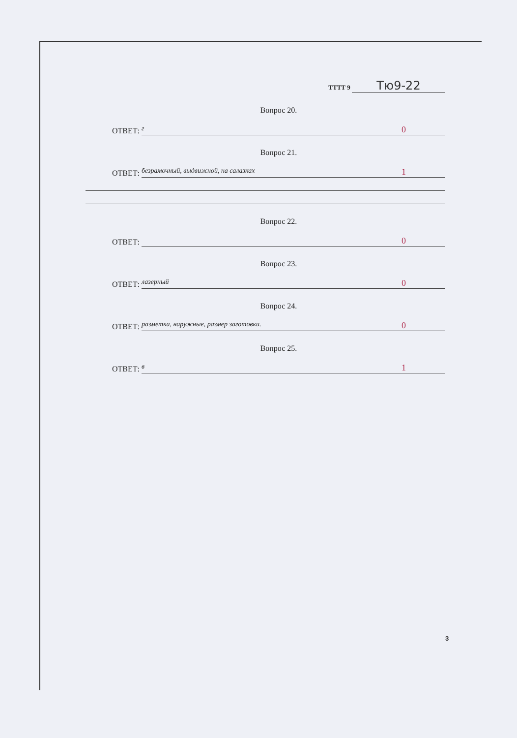ТТТТ 9 Тю9-22
Вопрос 20.
ОТВЕТ:
г 0
Вопрос 21.
ОТВЕТ:
безрамочный, выдвижной, на салазках 1
Вопрос 22.
ОТВЕТ:
0
Вопрос 23.
ОТВЕТ:
лазерный 0
Вопрос 24.
ОТВЕТ:
разметка, наружные, размер заготовки. 0
Вопрос 25.
ОТВЕТ:
в 1
3